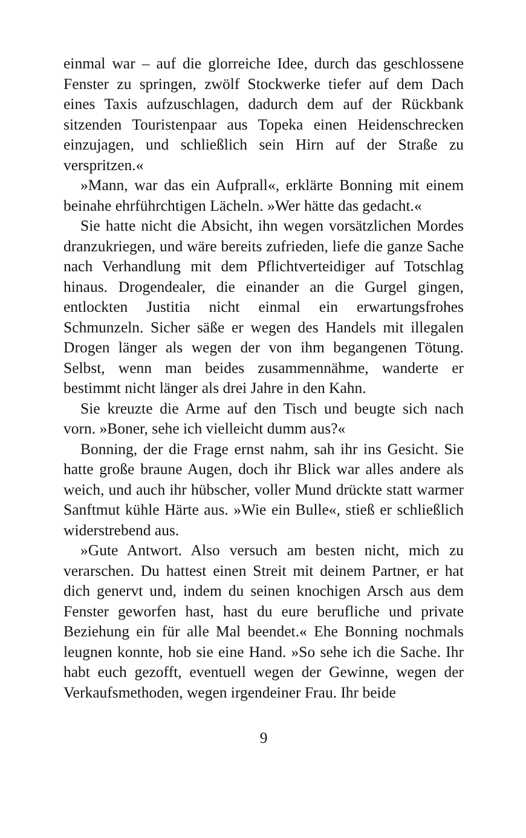einmal war – auf die glorreiche Idee, durch das geschlossene Fenster zu springen, zwölf Stockwerke tiefer auf dem Dach eines Taxis aufzuschlagen, dadurch dem auf der Rückbank sitzenden Touristenpaar aus Topeka einen Heidenschrecken einzujagen, und schließlich sein Hirn auf der Straße zu verspritzen.«
»Mann, war das ein Aufprall«, erklärte Bonning mit einem beinahe ehrführchtigen Lächeln. »Wer hätte das gedacht.«
Sie hatte nicht die Absicht, ihn wegen vorsätzlichen Mordes dranzukriegen, und wäre bereits zufrieden, liefe die ganze Sache nach Verhandlung mit dem Pflichtverteidiger auf Totschlag hinaus. Drogendealer, die einander an die Gurgel gingen, entlockten Justitia nicht einmal ein erwartungsfrohes Schmunzeln. Sicher säße er wegen des Handels mit illegalen Drogen länger als wegen der von ihm begangenen Tötung. Selbst, wenn man beides zusammennähme, wanderte er bestimmt nicht länger als drei Jahre in den Kahn.
Sie kreuzte die Arme auf den Tisch und beugte sich nach vorn. »Boner, sehe ich vielleicht dumm aus?«
Bonning, der die Frage ernst nahm, sah ihr ins Gesicht. Sie hatte große braune Augen, doch ihr Blick war alles andere als weich, und auch ihr hübscher, voller Mund drückte statt warmer Sanftmut kühle Härte aus. »Wie ein Bulle«, stieß er schließlich widerstrebend aus.
»Gute Antwort. Also versuch am besten nicht, mich zu verarschen. Du hattest einen Streit mit deinem Partner, er hat dich genervt und, indem du seinen knochigen Arsch aus dem Fenster geworfen hast, hast du eure berufliche und private Beziehung ein für alle Mal beendet.« Ehe Bonning nochmals leugnen konnte, hob sie eine Hand. »So sehe ich die Sache. Ihr habt euch gezofft, eventuell wegen der Gewinne, wegen der Verkaufsmethoden, wegen irgendeiner Frau. Ihr beide
9